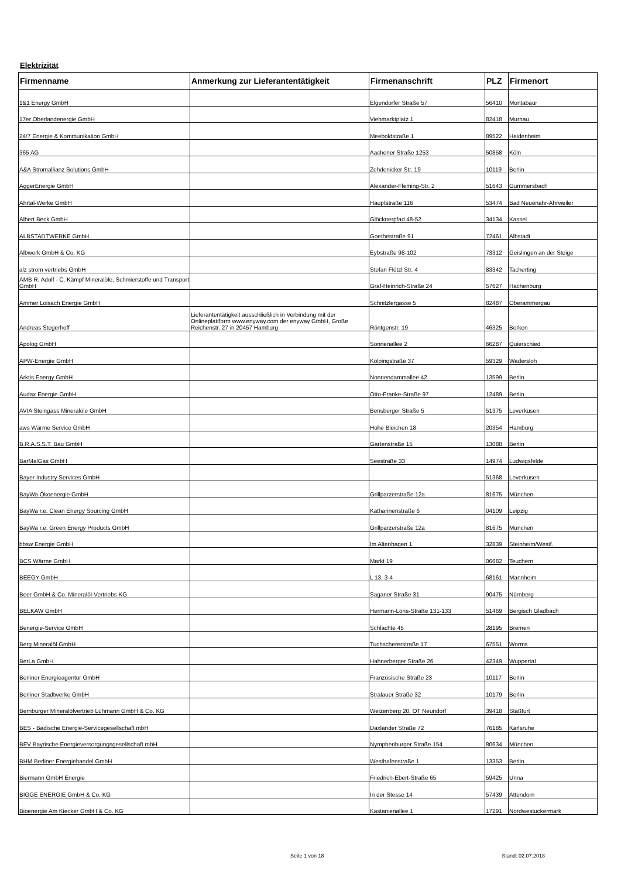Elektrizität
| Firmenname | Anmerkung zur Lieferantentätigkeit | Firmenanschrift | PLZ | Firmenort |
| --- | --- | --- | --- | --- |
| 1&1 Energy GmbH | | Elgendorfer Straße 57 | 56410 | Montabaur |
| 17er Oberlandenergie GmbH | | Viehmarktplatz 1 | 82418 | Murnau |
| 24/7 Energie & Kommunikation GmbH | | Meeboldstraße 1 | 89522 | Heidenheim |
| 365 AG | | Aachener Straße 1253 | 50858 | Köln |
| A&A Stromallianz Solutions GmbH | | Zehdenicker Str. 19 | 10119 | Berlin |
| AggerEnergie GmbH | | Alexander-Fleming-Str. 2 | 51643 | Gummersbach |
| Ahrtal-Werke GmbH | | Hauptstraße 116 | 53474 | Bad Neuenahr-Ahrweiler |
| Albert Beck GmbH | | Glöcknerpfad 48-52 | 34134 | Kassel |
| ALBSTADTWERKE GmbH | | Goethestraße 91 | 72461 | Albstadt |
| Albwerk GmbH & Co. KG | | Eybstraße 98-102 | 73312 | Geislingen an der Steige |
| alz strom vertriebs GmbH | | Stefan Flötzl Str. 4 | 83342 | Tacherting |
| AMB R. Adolf - C. Kämpf Mineralöle, Schmierstoffe und Transport GmbH | | Graf-Heinrich-Straße 24 | 57627 | Hachenburg |
| Ammer Loisach Energie GmbH | | Schnitzlergasse 5 | 82487 | Oberammergau |
| Andreas Stegerhoff | Lieferantentätigkeit ausschließlich in Verbindung mit der Onlineplattform www.enyway.com der enyway GmbH, Große Reichenstr. 27 in 20457 Hamburg | Röntgenstr. 19 | 46325 | Borken |
| Apolog GmbH | | Sonnenallee 2 | 66287 | Quierschied |
| APW-Energie GmbH | | Kolpingstraße 37 | 59329 | Wadersloh |
| Arktis Energy GmbH | | Nonnendammallee 42 | 13599 | Berlin |
| Audax Energie GmbH | | Otto-Franke-Straße 97 | 12489 | Berlin |
| AVIA Steingass Mineralöle GmbH | | Bensberger Straße 5 | 51375 | Leverkusen |
| aws Wärme Service GmbH | | Hohe Bleichen 18 | 20354 | Hamburg |
| B.R.A.S.S.T. Bau GmbH | | Gartenstraße 15 | 13088 | Berlin |
| BarMalGas GmbH | | Seestraße 33 | 14974 | Ludwigsfelde |
| Bayer Industry Services GmbH | | | 51368 | Leverkusen |
| BayWa Ökoenergie GmbH | | Grillparzerstraße 12a | 81675 | München |
| BayWa r.e. Clean Energy Sourcing GmbH | | Katharinenstraße 6 | 04109 | Leipzig |
| BayWa r.e. Green Energy Products GmbH | | Grillparzerstraße 12a | 81675 | München |
| bbsw Energie GmbH | | Im Altenhagen 1 | 32839 | Steinheim/Westf. |
| BCS Wärme GmbH | | Markt 19 | 06682 | Teuchern |
| BEEGY GmbH | | L 13, 3-4 | 68161 | Mannheim |
| Beer GmbH & Co. Mineralöl-Vertriebs KG | | Saganer Straße 31 | 90475 | Nürnberg |
| BELKAW GmbH | | Hermann-Löns-Straße 131-133 | 51469 | Bergisch Gladbach |
| Benergie-Service GmbH | | Schlachte 45 | 28195 | Bremen |
| Berg Mineralöl GmbH | | Tuchschererstraße 17 | 67551 | Worms |
| BerLa GmbH | | Hahnerberger Straße 26 | 42349 | Wuppertal |
| Berliner Energieagentur GmbH | | Französische Straße 23 | 10117 | Berlin |
| Berliner Stadtwerke GmbH | | Stralauer Straße 32 | 10179 | Berlin |
| Bernburger Mineralölvertrieb Lühmann GmbH & Co. KG | | Weizenberg 20, OT Neundorf | 39418 | Staßfurt |
| BES - Badische Energie-Servicegesellschaft mbH | | Daxlander Straße 72 | 76185 | Karlsruhe |
| BEV Bayrische Energieversorgungsgesellschaft mbH | | Nymphenburger Straße 154 | 80634 | München |
| BHM Berliner Energiehandel GmbH | | Westhafenstraße 1 | 13353 | Berlin |
| Biermann GmbH Energie | | Friedrich-Ebert-Straße 65 | 59425 | Unna |
| BIGGE ENERGIE GmbH & Co. KG | | In der Stesse 14 | 57439 | Attendorn |
| Bioenergie Am Kiecker GmbH & Co. KG | | Kastanienallee 1 | 17291 | Nordwestuckermark |
Seite 1 von 18 Stand: 02.07.2018